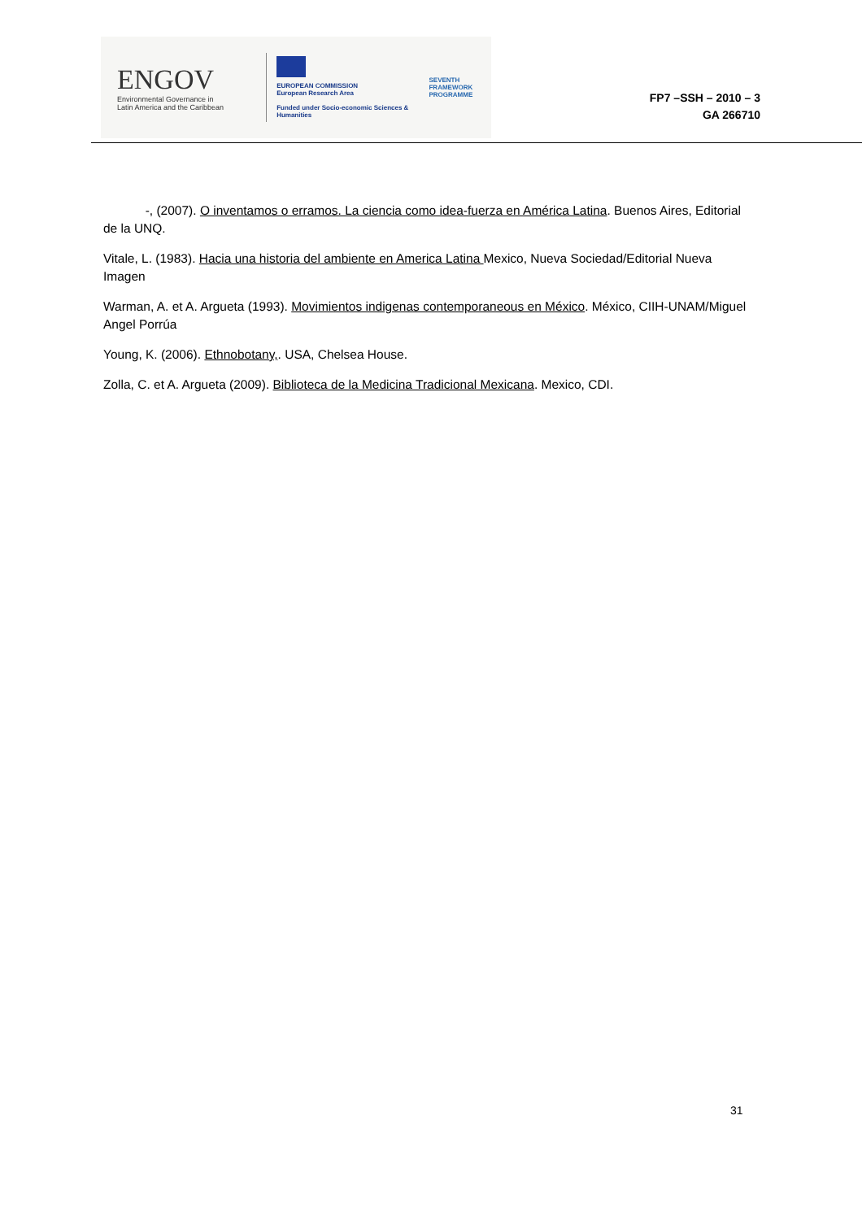ENGOV
Environmental Governance in
Latin America and the Caribbean
EUROPEAN COMMISSION
European Research Area
Funded under Socio-economic Sciences & Humanities
SEVENTH FRAMEWORK
PROGRAMME
FP7 –SSH – 2010 – 3
GA 266710
-, (2007). O inventamos o erramos. La ciencia como idea-fuerza en América Latina. Buenos Aires, Editorial de la UNQ.
Vitale, L. (1983). Hacia una historia del ambiente en America Latina Mexico, Nueva Sociedad/Editorial Nueva Imagen
Warman, A. et A. Argueta (1993). Movimientos indigenas contemporaneous en México. México, CIIH-UNAM/Miguel Angel Porrúa
Young, K. (2006). Ethnobotany,. USA, Chelsea House.
Zolla, C. et A. Argueta (2009). Biblioteca de la Medicina Tradicional Mexicana. Mexico, CDI.
31